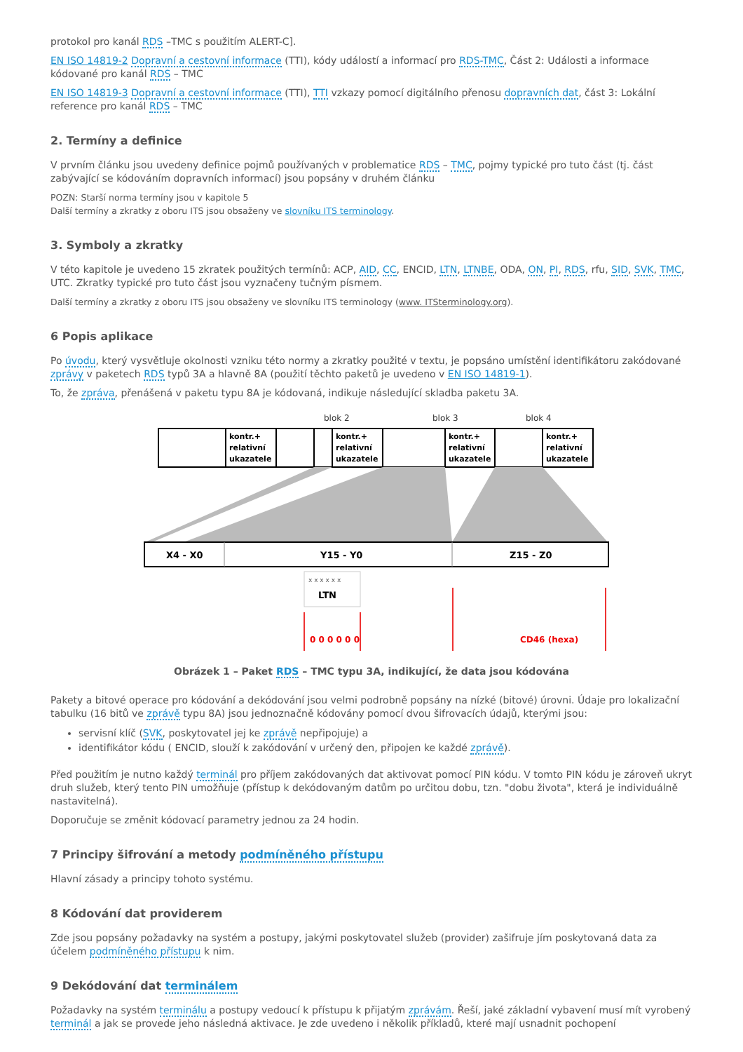protokol pro kanál RDS –TMC s použitím ALERT-C].
EN ISO 14819-2 Dopravní a cestovní informace (TTI), kódy událostí a informací pro RDS-TMC, Část 2: Události a informace kódované pro kanál RDS – TMC
EN ISO 14819-3 Dopravní a cestovní informace (TTI), TTI vzkazy pomocí digitálního přenosu dopravních dat, část 3: Lokální reference pro kanál RDS – TMC
2. Termíny a definice
V prvním článku jsou uvedeny definice pojmů používaných v problematice RDS – TMC, pojmy typické pro tuto část (tj. část zabývající se kódováním dopravních informací) jsou popsány v druhém článku
POZN: Starší norma termíny jsou v kapitole 5
Další termíny a zkratky z oboru ITS jsou obsaženy ve slovníku ITS terminology.
3. Symboly a zkratky
V této kapitole je uvedeno 15 zkratek použitých termínů: ACP, AID, CC, ENCID, LTN, LTNBE, ODA, ON, PI, RDS, rfu, SID, SVK, TMC, UTC. Zkratky typické pro tuto část jsou vyznačeny tučným písmem.
Další termíny a zkratky z oboru ITS jsou obsaženy ve slovníku ITS terminology (www. ITSterminology.org).
6 Popis aplikace
Po úvodu, který vysvětluje okolnosti vzniku této normy a zkratky použité v textu, je popsáno umístění identifikátoru zakódované zprávy v paketech RDS typů 3A a hlavně 8A (použití těchto paketů je uvedeno v EN ISO 14819-1).
To, že zpráva, přenášená v paketu typu 8A je kódovaná, indikuje následující skladba paketu 3A.
blok 2
blok 3
blok 4
kontr.+
relativní
ukazatele
kontr.+
relativní
ukazatele
kontr.+
relativní
ukazatele
kontr.+
relativní
ukazatele
X4 - X0
Y15 - Y0
Z15 - Z0
x x x x x x
LTN
0 0 0 0 0 0
CD46 (hexa)
Obrázek 1 – Paket RDS – TMC typu 3A, indikující, že data jsou kódována
Pakety a bitové operace pro kódování a dekódování jsou velmi podrobně popsány na nízké (bitové) úrovni. Údaje pro lokalizační tabulku (16 bitů ve zprávě typu 8A) jsou jednoznačně kódovány pomocí dvou šifrovacích údajů, kterými jsou:
servisní klíč (SVK, poskytovatel jej ke zprávě nepřipojuje) a
identifikátor kódu ( ENCID, slouží k zakódování v určený den, připojen ke každé zprávě).
Před použitím je nutno každý terminál pro příjem zakódovaných dat aktivovat pomocí PIN kódu. V tomto PIN kódu je zároveň ukryt druh služeb, který tento PIN umožňuje (přístup k dekódovaným datům po určitou dobu, tzn. "dobu života", která je individuálně nastavitelná).
Doporučuje se změnit kódovací parametry jednou za 24 hodin.
7 Principy šifrování a metody podmíněného přístupu
Hlavní zásady a principy tohoto systému.
8 Kódování dat providerem
Zde jsou popsány požadavky na systém a postupy, jakými poskytovatel služeb (provider) zašifruje jím poskytovaná data za účelem podmíněného přístupu k nim.
9 Dekódování dat terminálem
Požadavky na systém terminálu a postupy vedoucí k přístupu k přijatým zprávám. Řeší, jaké základní vybavení musí mít vyrobený terminál a jak se provede jeho následná aktivace. Je zde uvedeno i několik příkladů, které mají usnadnit pochopení